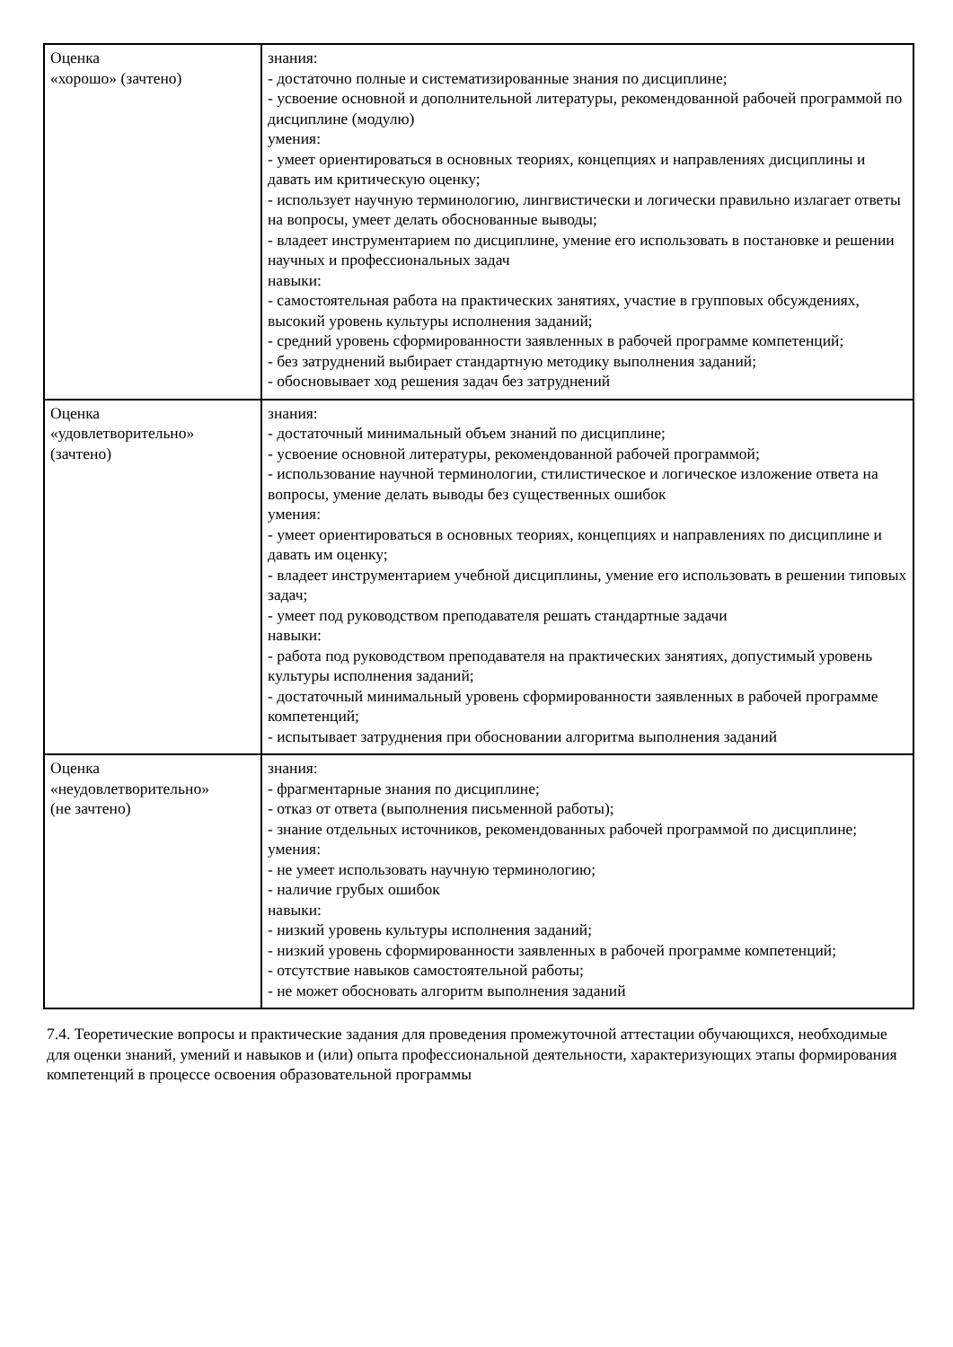| Оценка «хорошо» (зачтено) | знания: - достаточно полные и систематизированные знания по дисциплине; - усвоение основной и дополнительной литературы, рекомендованной рабочей программой по дисциплине (модулю) умения: - умеет ориентироваться в основных теориях, концепциях и направлениях дисциплины и давать им критическую оценку; - использует научную терминологию, лингвистически и логически правильно излагает ответы на вопросы, умеет делать обоснованные выводы; - владеет инструментарием по дисциплине, умение его использовать в постановке и решении научных и профессиональных задач навыки: - самостоятельная работа на практических занятиях, участие в групповых обсуждениях, высокий уровень культуры исполнения заданий; - средний уровень сформированности заявленных в рабочей программе компетенций; - без затруднений выбирает стандартную методику выполнения заданий; - обосновывает ход решения задач без затруднений |
| Оценка «удовлетворительно» (зачтено) | знания: - достаточный минимальный объем знаний по дисциплине; - усвоение основной литературы, рекомендованной рабочей программой; - использование научной терминологии, стилистическое и логическое изложение ответа на вопросы, умение делать выводы без существенных ошибок умения: - умеет ориентироваться в основных теориях, концепциях и направлениях по дисциплине и давать им оценку; - владеет инструментарием учебной дисциплины, умение его использовать в решении типовых задач; - умеет под руководством преподавателя решать стандартные задачи навыки: - работа под руководством преподавателя на практических занятиях, допустимый уровень культуры исполнения заданий; - достаточный минимальный уровень сформированности заявленных в рабочей программе компетенций; - испытывает затруднения при обосновании алгоритма выполнения заданий |
| Оценка «неудовлетворительно» (не зачтено) | знания: - фрагментарные знания по дисциплине; - отказ от ответа (выполнения письменной работы); - знание отдельных источников, рекомендованных рабочей программой по дисциплине; умения: - не умеет использовать научную терминологию; - наличие грубых ошибок навыки: - низкий уровень культуры исполнения заданий; - низкий уровень сформированности заявленных в рабочей программе компетенций; - отсутствие навыков самостоятельной работы; - не может обосновать алгоритм выполнения заданий |
7.4. Теоретические вопросы и практические задания для проведения промежуточной аттестации обучающихся, необходимые для оценки знаний, умений и навыков и (или) опыта профессиональной деятельности, характеризующих этапы формирования компетенций в процессе освоения образовательной программы